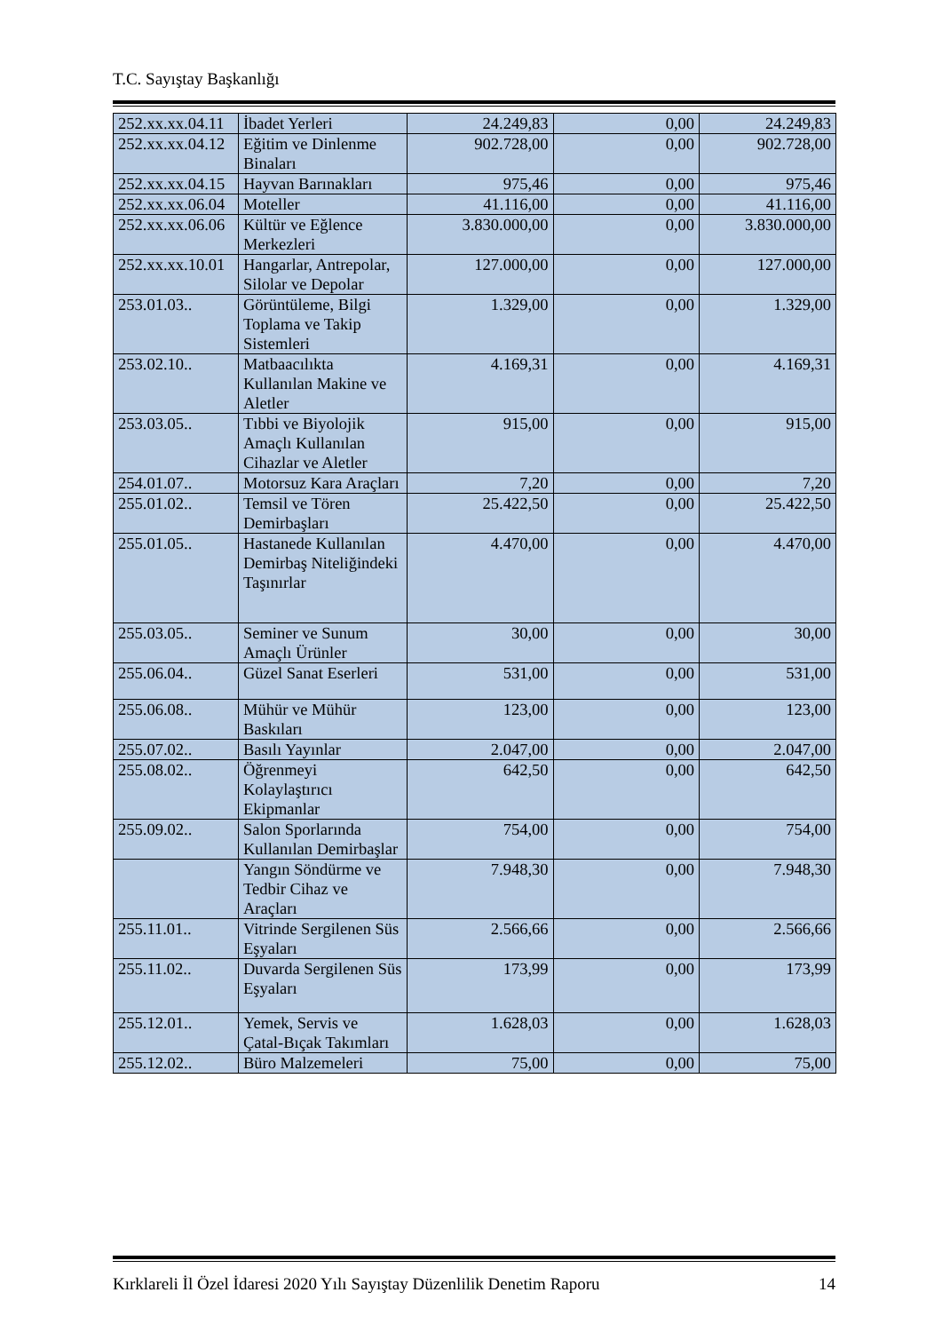T.C. Sayıştay Başkanlığı
| 252.xx.xx.04.11 | İbadet Yerleri | 24.249,83 | 0,00 | 24.249,83 |
| 252.xx.xx.04.12 | Eğitim ve Dinlenme Binaları | 902.728,00 | 0,00 | 902.728,00 |
| 252.xx.xx.04.15 | Hayvan Barınakları | 975,46 | 0,00 | 975,46 |
| 252.xx.xx.06.04 | Moteller | 41.116,00 | 0,00 | 41.116,00 |
| 252.xx.xx.06.06 | Kültür ve Eğlence Merkezleri | 3.830.000,00 | 0,00 | 3.830.000,00 |
| 252.xx.xx.10.01 | Hangarlar, Antrepolar, Silolar ve Depolar | 127.000,00 | 0,00 | 127.000,00 |
| 253.01.03.. | Görüntüleme, Bilgi Toplama ve Takip Sistemleri | 1.329,00 | 0,00 | 1.329,00 |
| 253.02.10.. | Matbaacılıkta Kullanılan Makine ve Aletler | 4.169,31 | 0,00 | 4.169,31 |
| 253.03.05.. | Tıbbi ve Biyolojik Amaçlı Kullanılan Cihazlar ve Aletler | 915,00 | 0,00 | 915,00 |
| 254.01.07.. | Motorsuz Kara Araçları | 7,20 | 0,00 | 7,20 |
| 255.01.02.. | Temsil ve Tören Demirbaşları | 25.422,50 | 0,00 | 25.422,50 |
| 255.01.05.. | Hastanede Kullanılan Demirbaş Niteliğindeki Taşınırlar | 4.470,00 | 0,00 | 4.470,00 |
| 255.03.05.. | Seminer ve Sunum Amaçlı Ürünler | 30,00 | 0,00 | 30,00 |
| 255.06.04.. | Güzel Sanat Eserleri | 531,00 | 0,00 | 531,00 |
| 255.06.08.. | Mühür ve Mühür Baskıları | 123,00 | 0,00 | 123,00 |
| 255.07.02.. | Basılı Yayınlar | 2.047,00 | 0,00 | 2.047,00 |
| 255.08.02.. | Öğrenmeyi Kolaylaştırıcı Ekipmanlar | 642,50 | 0,00 | 642,50 |
| 255.09.02.. | Salon Sporlarında Kullanılan Demirbaşlar | 754,00 | 0,00 | 754,00 |
| | Yangın Söndürme ve Tedbir Cihaz ve Araçları | 7.948,30 | 0,00 | 7.948,30 |
| 255.11.01.. | Vitrinde Sergilenen Süs Eşyaları | 2.566,66 | 0,00 | 2.566,66 |
| 255.11.02.. | Duvarda Sergilenen Süs Eşyaları | 173,99 | 0,00 | 173,99 |
| 255.12.01.. | Yemek, Servis ve Çatal-Bıçak Takımları | 1.628,03 | 0,00 | 1.628,03 |
| 255.12.02.. | Büro Malzemeleri | 75,00 | 0,00 | 75,00 |
Kırklareli İl Özel İdaresi 2020 Yılı Sayıştay Düzenlilik Denetim Raporu 14